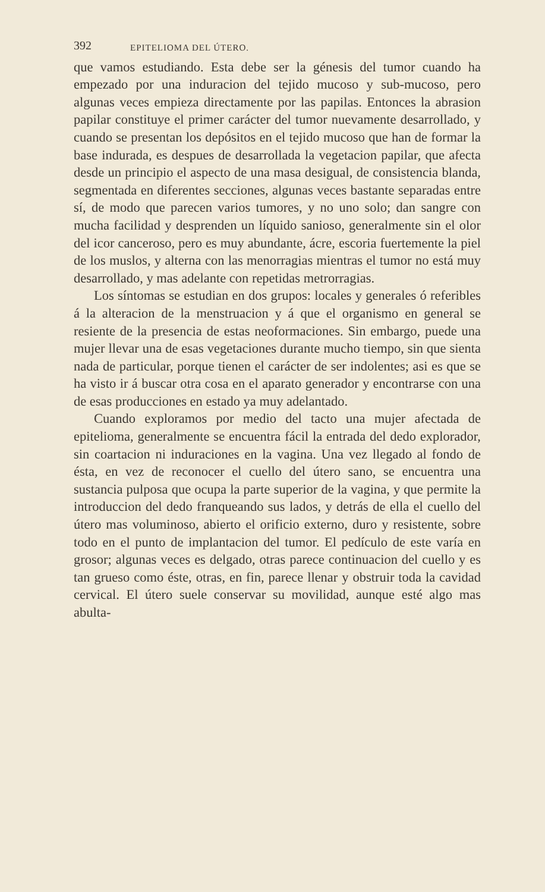392 EPITELIOMA DEL ÚTERO.
que vamos estudiando. Esta debe ser la génesis del tumor cuando ha empezado por una induracion del tejido mucoso y sub-mucoso, pero algunas veces empieza directamente por las papilas. Entonces la abrasion papilar constituye el primer carácter del tumor nuevamente desarrollado, y cuando se presentan los depósitos en el tejido mucoso que han de formar la base indurada, es despues de desarrollada la vegetacion papilar, que afecta desde un principio el aspecto de una masa desigual, de consistencia blanda, segmentada en diferentes secciones, algunas veces bastante separadas entre sí, de modo que parecen varios tumores, y no uno solo; dan sangre con mucha facilidad y desprenden un líquido sanioso, generalmente sin el olor del icor canceroso, pero es muy abundante, ácre, escoria fuertemente la piel de los muslos, y alterna con las menorragias mientras el tumor no está muy desarrollado, y mas adelante con repetidas metrorragias.
Los síntomas se estudian en dos grupos: locales y generales ó referibles á la alteracion de la menstruacion y á que el organismo en general se resiente de la presencia de estas neoformaciones. Sin embargo, puede una mujer llevar una de esas vegetaciones durante mucho tiempo, sin que sienta nada de particular, porque tienen el carácter de ser indolentes; asi es que se ha visto ir á buscar otra cosa en el aparato generador y encontrarse con una de esas producciones en estado ya muy adelantado.
Cuando exploramos por medio del tacto una mujer afectada de epitelioma, generalmente se encuentra fácil la entrada del dedo explorador, sin coartacion ni induraciones en la vagina. Una vez llegado al fondo de ésta, en vez de reconocer el cuello del útero sano, se encuentra una sustancia pulposa que ocupa la parte superior de la vagina, y que permite la introduccion del dedo franqueando sus lados, y detrás de ella el cuello del útero mas voluminoso, abierto el orificio externo, duro y resistente, sobre todo en el punto de implantacion del tumor. El pedículo de este varía en grosor; algunas veces es delgado, otras parece continuacion del cuello y es tan grueso como éste, otras, en fin, parece llenar y obstruir toda la cavidad cervical. El útero suele conservar su movilidad, aunque esté algo mas abulta-